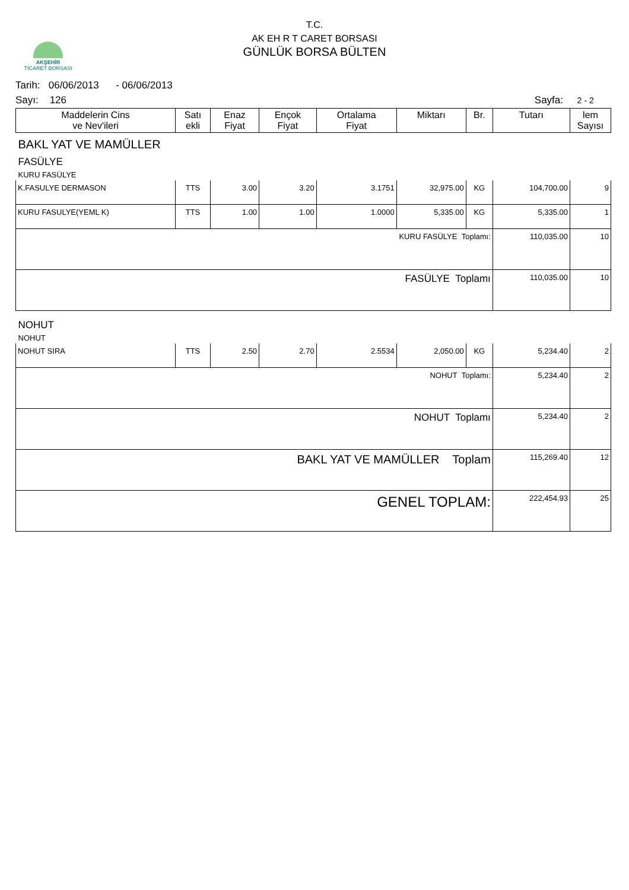AKŞEHİR
TİCARET BORSASI
T.C.
AK EH R T CARET BORSASI
GÜNLÜK BORSA BÜLTEN
Tarih: 06/06/2013 - 06/06/2013
Sayı: 126 Sayfa: 2 - 2
| Maddelerin Cins ve Nev'ileri | Satı ekli | Enaz Fiyat | Ençok Fiyat | Ortalama Fiyat | Miktarı | Br. | Tutarı | lem Sayısı |
| --- | --- | --- | --- | --- | --- | --- | --- | --- |
| BAKL YAT VE MAMÜLLER | | | | | | | | |
| FASÜLYE | | | | | | | | |
| KURU FASÜLYE | | | | | | | | |
| K.FASULYE DERMASON | TTS | 3.00 | 3.20 | 3.1751 | 32,975.00 | KG | 104,700.00 | 9 |
| KURU FASULYE(YEML K) | TTS | 1.00 | 1.00 | 1.0000 | 5,335.00 | KG | 5,335.00 | 1 |
| KURU FASÜLYE Toplamı: | | | | | | | 110,035.00 | 10 |
| FASÜLYE Toplamı | | | | | | | 110,035.00 | 10 |
| NOHUT | | | | | | | | |
| NOHUT | | | | | | | | |
| NOHUT SIRA | TTS | 2.50 | 2.70 | 2.5534 | 2,050.00 | KG | 5,234.40 | 2 |
| NOHUT Toplamı: | | | | | | | 5,234.40 | 2 |
| NOHUT Toplamı | | | | | | | 5,234.40 | 2 |
| BAKL YAT VE MAMÜLLER Toplam | | | | | | | 115,269.40 | 12 |
| GENEL TOPLAM: | | | | | | | 222,454.93 | 25 |